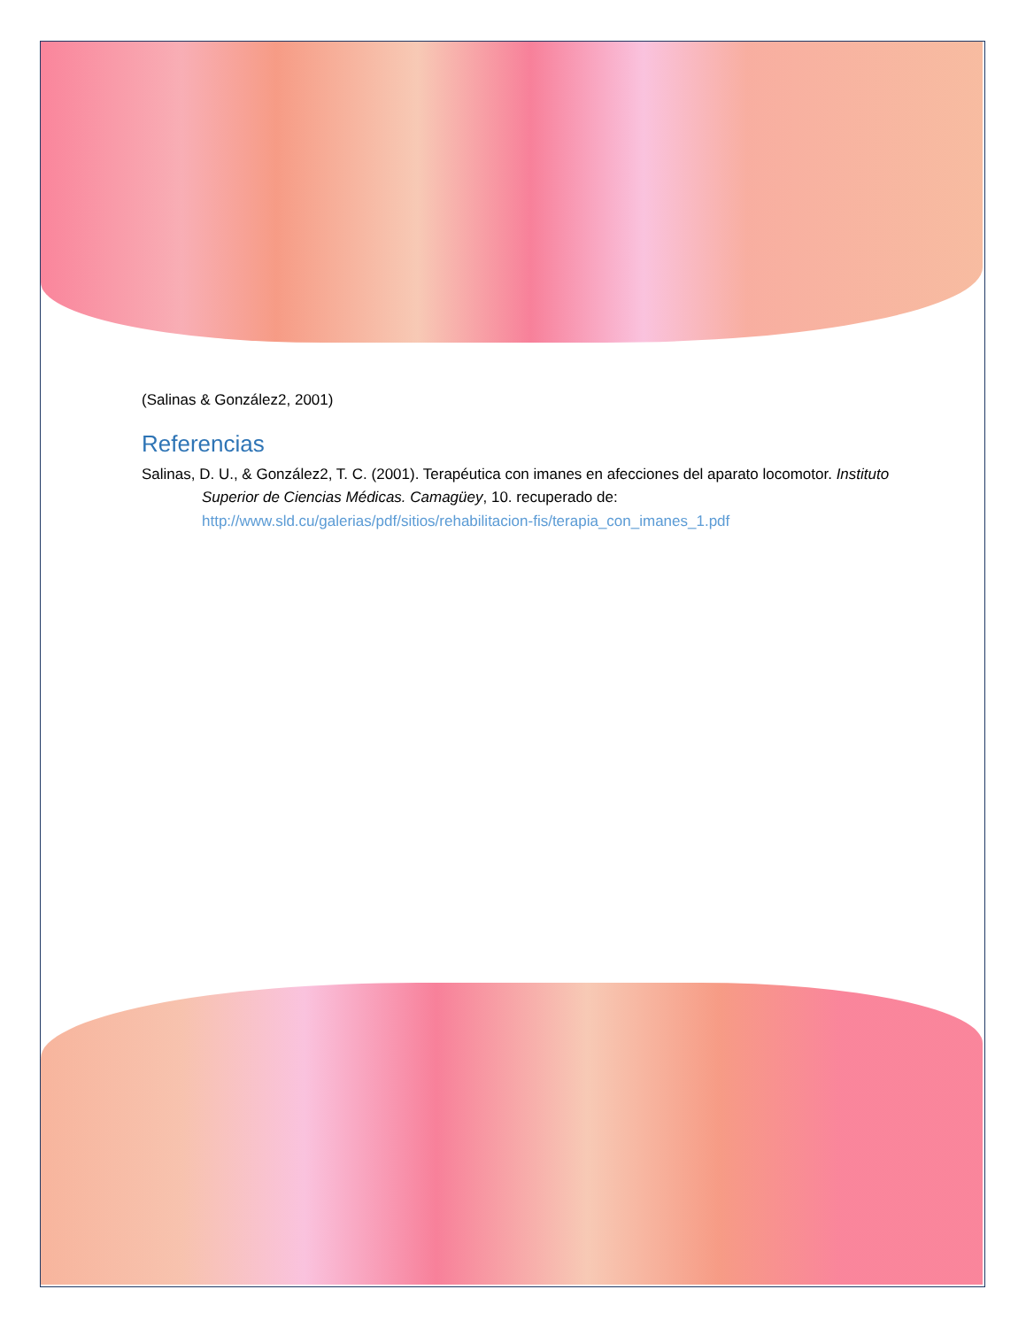(Salinas & González2, 2001)
Referencias
Salinas, D. U., & González2, T. C. (2001). Terapéutica con imanes en afecciones del aparato locomotor. Instituto Superior de Ciencias Médicas. Camagüey, 10. recuperado de: http://www.sld.cu/galerias/pdf/sitios/rehabilitacion-fis/terapia_con_imanes_1.pdf